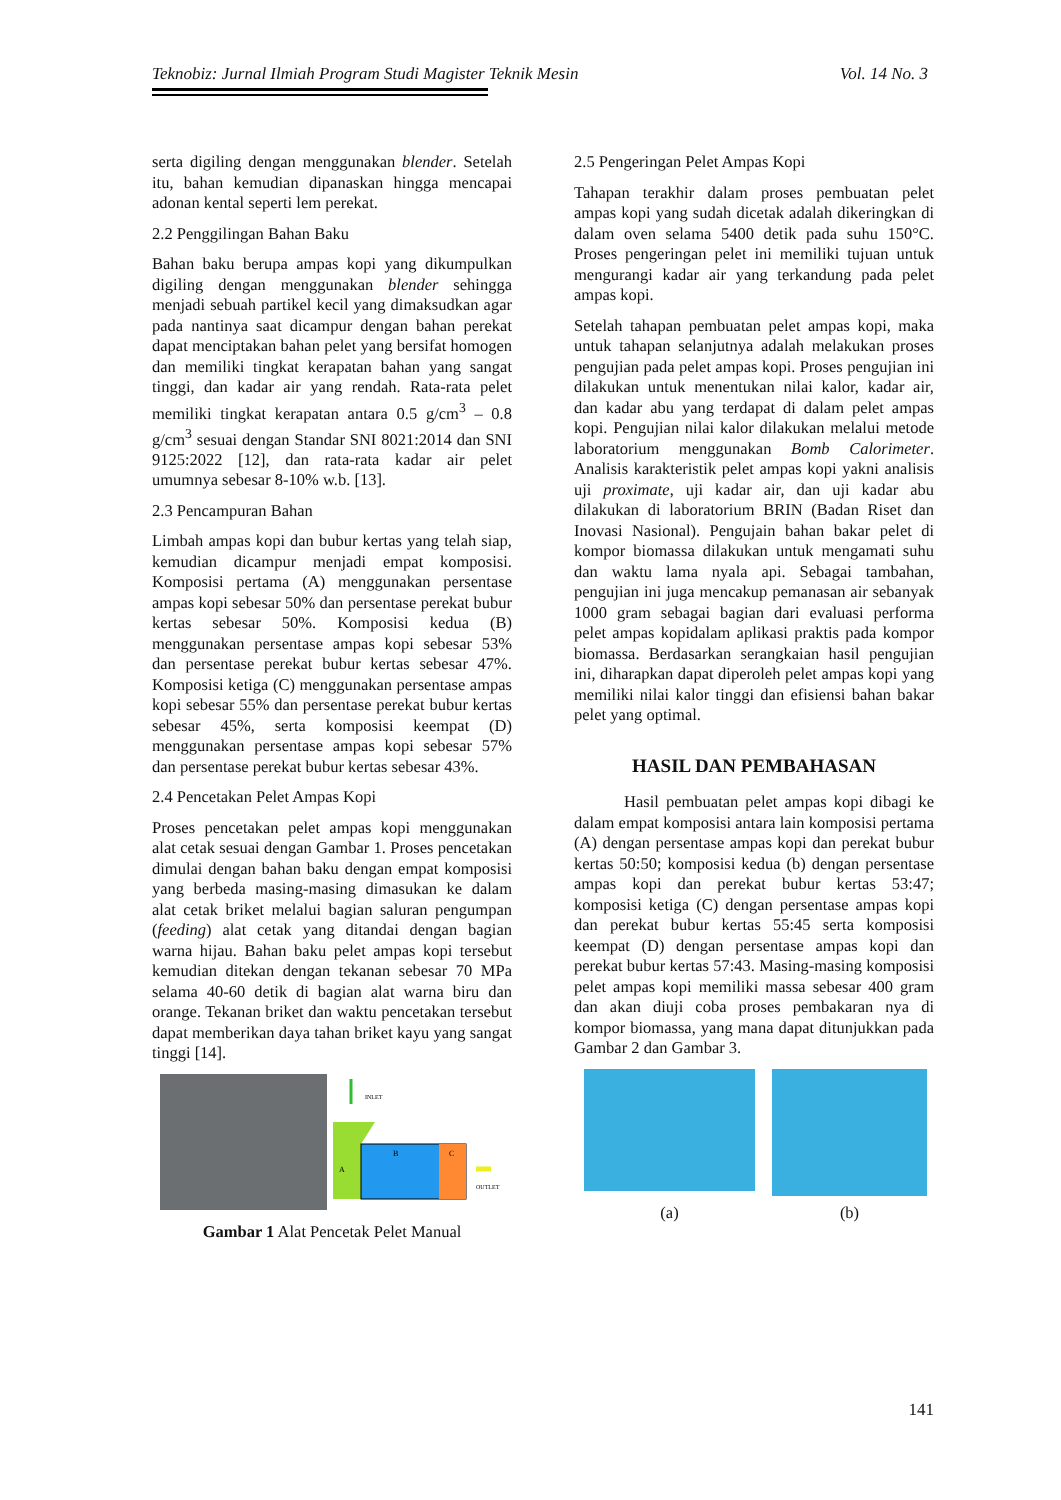Teknobiz: Jurnal Ilmiah Program Studi Magister Teknik Mesin Vol. 14 No. 3
serta digiling dengan menggunakan blender. Setelah itu, bahan kemudian dipanaskan hingga mencapai adonan kental seperti lem perekat.
2.2 Penggilingan Bahan Baku
Bahan baku berupa ampas kopi yang dikumpulkan digiling dengan menggunakan blender sehingga menjadi sebuah partikel kecil yang dimaksudkan agar pada nantinya saat dicampur dengan bahan perekat dapat menciptakan bahan pelet yang bersifat homogen dan memiliki tingkat kerapatan bahan yang sangat tinggi, dan kadar air yang rendah. Rata-rata pelet memiliki tingkat kerapatan antara 0.5 g/cm<sup>3</sup> – 0.8 g/cm<sup>3</sup> sesuai dengan Standar SNI 8021:2014 dan SNI 9125:2022 [12], dan rata-rata kadar air pelet umumnya sebesar 8-10% w.b. [13].
2.3 Pencampuran Bahan
Limbah ampas kopi dan bubur kertas yang telah siap, kemudian dicampur menjadi empat komposisi. Komposisi pertama (A) menggunakan persentase ampas kopi sebesar 50% dan persentase perekat bubur kertas sebesar 50%. Komposisi kedua (B) menggunakan persentase ampas kopi sebesar 53% dan persentase perekat bubur kertas sebesar 47%. Komposisi ketiga (C) menggunakan persentase ampas kopi sebesar 55% dan persentase perekat bubur kertas sebesar 45%, serta komposisi keempat (D) menggunakan persentase ampas kopi sebesar 57% dan persentase perekat bubur kertas sebesar 43%.
2.4 Pencetakan Pelet Ampas Kopi
Proses pencetakan pelet ampas kopi menggunakan alat cetak sesuai dengan Gambar 1. Proses pencetakan dimulai dengan bahan baku dengan empat komposisi yang berbeda masing-masing dimasukan ke dalam alat cetak briket melalui bagian saluran pengumpan (feeding) alat cetak yang ditandai dengan bagian warna hijau. Bahan baku pelet ampas kopi tersebut kemudian ditekan dengan tekanan sebesar 70 MPa selama 40-60 detik di bagian alat warna biru dan orange. Tekanan briket dan waktu pencetakan tersebut dapat memberikan daya tahan briket kayu yang sangat tinggi [14].
INLET
A
B
C
OUTLET
Gambar 1 Alat Pencetak Pelet Manual
2.5 Pengeringan Pelet Ampas Kopi
Tahapan terakhir dalam proses pembuatan pelet ampas kopi yang sudah dicetak adalah dikeringkan di dalam oven selama 5400 detik pada suhu 150°C. Proses pengeringan pelet ini memiliki tujuan untuk mengurangi kadar air yang terkandung pada pelet ampas kopi.
Setelah tahapan pembuatan pelet ampas kopi, maka untuk tahapan selanjutnya adalah melakukan proses pengujian pada pelet ampas kopi. Proses pengujian ini dilakukan untuk menentukan nilai kalor, kadar air, dan kadar abu yang terdapat di dalam pelet ampas kopi. Pengujian nilai kalor dilakukan melalui metode laboratorium menggunakan Bomb Calorimeter. Analisis karakteristik pelet ampas kopi yakni analisis uji proximate, uji kadar air, dan uji kadar abu dilakukan di laboratorium BRIN (Badan Riset dan Inovasi Nasional). Pengujain bahan bakar pelet di kompor biomassa dilakukan untuk mengamati suhu dan waktu lama nyala api. Sebagai tambahan, pengujian ini juga mencakup pemanasan air sebanyak 1000 gram sebagai bagian dari evaluasi performa pelet ampas kopidalam aplikasi praktis pada kompor biomassa. Berdasarkan serangkaian hasil pengujian ini, diharapkan dapat diperoleh pelet ampas kopi yang memiliki nilai kalor tinggi dan efisiensi bahan bakar pelet yang optimal.
HASIL DAN PEMBAHASAN
Hasil pembuatan pelet ampas kopi dibagi ke dalam empat komposisi antara lain komposisi pertama (A) dengan persentase ampas kopi dan perekat bubur kertas 50:50; komposisi kedua (b) dengan persentase ampas kopi dan perekat bubur kertas 53:47; komposisi ketiga (C) dengan persentase ampas kopi dan perekat bubur kertas 55:45 serta komposisi keempat (D) dengan persentase ampas kopi dan perekat bubur kertas 57:43. Masing-masing komposisi pelet ampas kopi memiliki massa sebesar 400 gram dan akan diuji coba proses pembakaran nya di kompor biomassa, yang mana dapat ditunjukkan pada Gambar 2 dan Gambar 3.
(a)
(b)
141